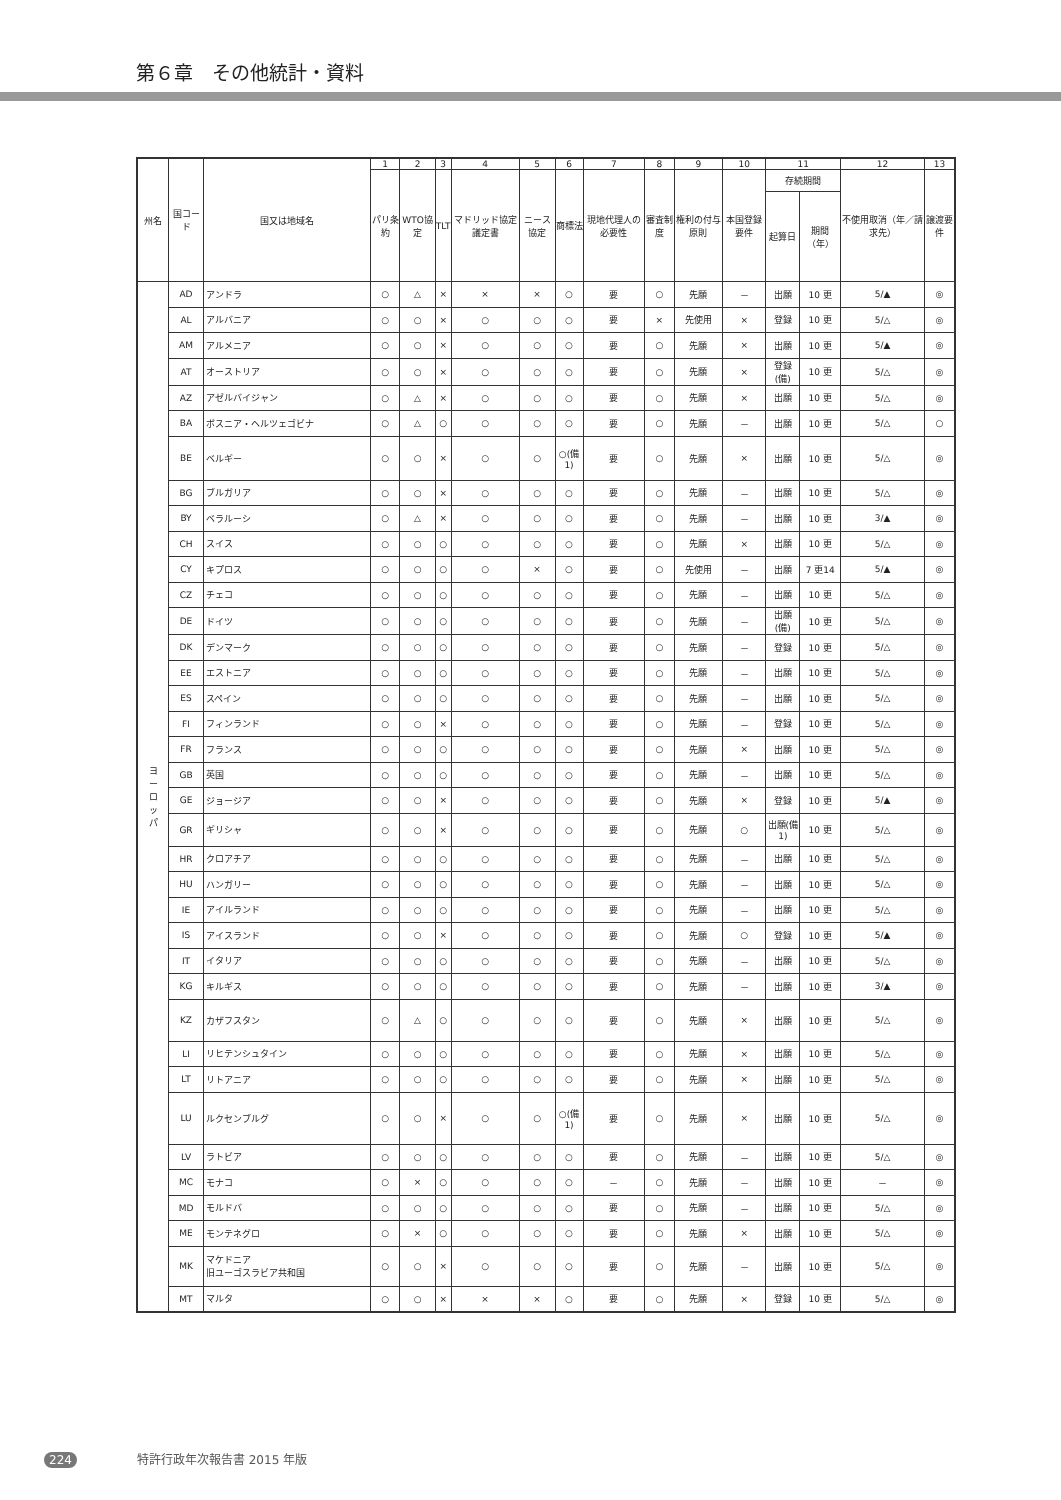第６章　その他統計・資料
| 州名 | 国コード | 国又は地域名 | 1 | 2 | 3 | 4 | 5 | 6 | 7 | 8 | 9 | 10 | 11 | | 12 | 13 |
| --- | --- | --- | --- | --- | --- | --- | --- | --- | --- | --- | --- | --- | --- | --- | --- | --- |
| | | | パリ条約 | WTO協定 | TLT | マドリッド協定議定書 | ニース協定 | 商標法 | 現地代理人の必要性 | 審査制度 | 権利の付与原則 | 本国登録要件 | 存続期間 | | 不使用取消（年／請求先） | 譲渡要件 |
| | | | | | | | | | | | | | 起算日 | 期間（年） | | |
| ヨ ー ロ ッ パ | AD | アンドラ | ○ | △ | × | × | × | ○ | 要 | ○ | 先願 | － | 出願 | 10 更 | 5/▲ | ◎ |
| | AL | アルバニア | ○ | ○ | × | ○ | ○ | ○ | 要 | × | 先使用 | × | 登録 | 10 更 | 5/△ | ◎ |
| | AM | アルメニア | ○ | ○ | × | ○ | ○ | ○ | 要 | ○ | 先願 | × | 出願 | 10 更 | 5/▲ | ◎ |
| | AT | オーストリア | ○ | ○ | × | ○ | ○ | ○ | 要 | ○ | 先願 | × | 登録(備) | 10 更 | 5/△ | ◎ |
| | AZ | アゼルバイジャン | ○ | △ | × | ○ | ○ | ○ | 要 | ○ | 先願 | × | 出願 | 10 更 | 5/△ | ◎ |
| | BA | ボスニア・ヘルツェゴビナ | ○ | △ | ○ | ○ | ○ | ○ | 要 | ○ | 先願 | － | 出願 | 10 更 | 5/△ | ○ |
| | BE | ベルギー | ○ | ○ | × | ○ | ○ | ○(備1) | 要 | ○ | 先願 | × | 出願 | 10 更 | 5/△ | ◎ |
| | BG | ブルガリア | ○ | ○ | × | ○ | ○ | ○ | 要 | ○ | 先願 | － | 出願 | 10 更 | 5/△ | ◎ |
| | BY | ベラルーシ | ○ | △ | × | ○ | ○ | ○ | 要 | ○ | 先願 | － | 出願 | 10 更 | 3/▲ | ◎ |
| | CH | スイス | ○ | ○ | ○ | ○ | ○ | ○ | 要 | ○ | 先願 | × | 出願 | 10 更 | 5/△ | ◎ |
| | CY | キプロス | ○ | ○ | ○ | ○ | × | ○ | 要 | ○ | 先使用 | － | 出願 | 7 更14 | 5/▲ | ◎ |
| | CZ | チェコ | ○ | ○ | ○ | ○ | ○ | ○ | 要 | ○ | 先願 | － | 出願 | 10 更 | 5/△ | ◎ |
| | DE | ドイツ | ○ | ○ | ○ | ○ | ○ | ○ | 要 | ○ | 先願 | － | 出願(備) | 10 更 | 5/△ | ◎ |
| | DK | デンマーク | ○ | ○ | ○ | ○ | ○ | ○ | 要 | ○ | 先願 | － | 登録 | 10 更 | 5/△ | ◎ |
| | EE | エストニア | ○ | ○ | ○ | ○ | ○ | ○ | 要 | ○ | 先願 | － | 出願 | 10 更 | 5/△ | ◎ |
| | ES | スペイン | ○ | ○ | ○ | ○ | ○ | ○ | 要 | ○ | 先願 | － | 出願 | 10 更 | 5/△ | ◎ |
| | FI | フィンランド | ○ | ○ | × | ○ | ○ | ○ | 要 | ○ | 先願 | － | 登録 | 10 更 | 5/△ | ◎ |
| | FR | フランス | ○ | ○ | ○ | ○ | ○ | ○ | 要 | ○ | 先願 | × | 出願 | 10 更 | 5/△ | ◎ |
| | GB | 英国 | ○ | ○ | ○ | ○ | ○ | ○ | 要 | ○ | 先願 | － | 出願 | 10 更 | 5/△ | ◎ |
| | GE | ジョージア | ○ | ○ | × | ○ | ○ | ○ | 要 | ○ | 先願 | × | 登録 | 10 更 | 5/▲ | ◎ |
| | GR | ギリシャ | ○ | ○ | × | ○ | ○ | ○ | 要 | ○ | 先願 | ○ | 出願(備1) | 10 更 | 5/△ | ◎ |
| | HR | クロアチア | ○ | ○ | ○ | ○ | ○ | ○ | 要 | ○ | 先願 | － | 出願 | 10 更 | 5/△ | ◎ |
| | HU | ハンガリー | ○ | ○ | ○ | ○ | ○ | ○ | 要 | ○ | 先願 | － | 出願 | 10 更 | 5/△ | ◎ |
| | IE | アイルランド | ○ | ○ | ○ | ○ | ○ | ○ | 要 | ○ | 先願 | － | 出願 | 10 更 | 5/△ | ◎ |
| | IS | アイスランド | ○ | ○ | × | ○ | ○ | ○ | 要 | ○ | 先願 | ○ | 登録 | 10 更 | 5/▲ | ◎ |
| | IT | イタリア | ○ | ○ | ○ | ○ | ○ | ○ | 要 | ○ | 先願 | － | 出願 | 10 更 | 5/△ | ◎ |
| | KG | キルギス | ○ | ○ | ○ | ○ | ○ | ○ | 要 | ○ | 先願 | － | 出願 | 10 更 | 3/▲ | ◎ |
| | KZ | カザフスタン | ○ | △ | ○ | ○ | ○ | ○ | 要 | ○ | 先願 | × | 出願 | 10 更 | 5/△ | ◎ |
| | LI | リヒテンシュタイン | ○ | ○ | ○ | ○ | ○ | ○ | 要 | ○ | 先願 | × | 出願 | 10 更 | 5/△ | ◎ |
| | LT | リトアニア | ○ | ○ | ○ | ○ | ○ | ○ | 要 | ○ | 先願 | × | 出願 | 10 更 | 5/△ | ◎ |
| | LU | ルクセンブルグ | ○ | ○ | × | ○ | ○ | ○(備1) | 要 | ○ | 先願 | × | 出願 | 10 更 | 5/△ | ◎ |
| | LV | ラトビア | ○ | ○ | ○ | ○ | ○ | ○ | 要 | ○ | 先願 | － | 出願 | 10 更 | 5/△ | ◎ |
| | MC | モナコ | ○ | × | ○ | ○ | ○ | ○ | － | ○ | 先願 | － | 出願 | 10 更 | － | ◎ |
| | MD | モルドバ | ○ | ○ | ○ | ○ | ○ | ○ | 要 | ○ | 先願 | － | 出願 | 10 更 | 5/△ | ◎ |
| | ME | モンテネグロ | ○ | × | ○ | ○ | ○ | ○ | 要 | ○ | 先願 | × | 出願 | 10 更 | 5/△ | ◎ |
| | MK | マケドニア 旧ユーゴスラビア共和国 | ○ | ○ | × | ○ | ○ | ○ | 要 | ○ | 先願 | － | 出願 | 10 更 | 5/△ | ◎ |
| | MT | マルタ | ○ | ○ | × | × | × | ○ | 要 | ○ | 先願 | × | 登録 | 10 更 | 5/△ | ◎ |
224 特許行政年次報告書 2015 年版